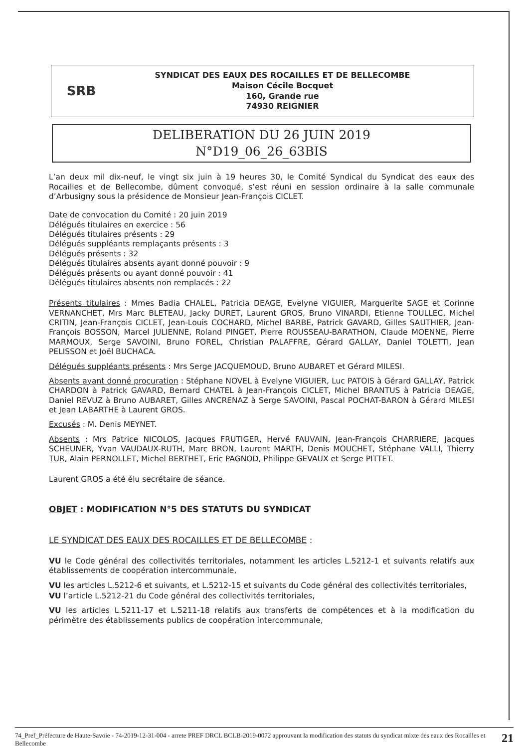SRB
SYNDICAT DES EAUX DES ROCAILLES ET DE BELLECOMBE
Maison Cécile Bocquet
160, Grande rue
74930 REIGNIER
DELIBERATION DU 26 JUIN 2019
N°D19_06_26_63BIS
L’an deux mil dix-neuf, le vingt six juin à 19 heures 30, le Comité Syndical du Syndicat des eaux des Rocailles et de Bellecombe, dûment convoqué, s’est réuni en session ordinaire à la salle communale d’Arbusigny sous la présidence de Monsieur Jean-François CICLET.
Date de convocation du Comité : 20 juin 2019
Délégués titulaires en exercice : 56
Délégués titulaires présents : 29
Délégués suppléants remplaçants présents : 3
Délégués présents : 32
Délégués titulaires absents ayant donné pouvoir : 9
Délégués présents ou ayant donné pouvoir : 41
Délégués titulaires absents non remplacés : 22
Présents titulaires : Mmes Badia CHALEL, Patricia DEAGE, Evelyne VIGUIER, Marguerite SAGE et Corinne VERNANCHET, Mrs Marc BLETEAU, Jacky DURET, Laurent GROS, Bruno VINARDI, Etienne TOULLEC, Michel CRITIN, Jean-François CICLET, Jean-Louis COCHARD, Michel BARBE, Patrick GAVARD, Gilles SAUTHIER, Jean-François BOSSON, Marcel JULIENNE, Roland PINGET, Pierre ROUSSEAU-BARATHON, Claude MOENNE, Pierre MARMOUX, Serge SAVOINI, Bruno FOREL, Christian PALAFFRE, Gérard GALLAY, Daniel TOLETTI, Jean PELISSON et Joël BUCHACA.
Délégués suppléants présents : Mrs Serge JACQUEMOUD, Bruno AUBARET et Gérard MILESI.
Absents ayant donné procuration : Stéphane NOVEL à Evelyne VIGUIER, Luc PATOIS à Gérard GALLAY, Patrick CHARDON à Patrick GAVARD, Bernard CHATEL à Jean-François CICLET, Michel BRANTUS à Patricia DEAGE, Daniel REVUZ à Bruno AUBARET, Gilles ANCRENAZ à Serge SAVOINI, Pascal POCHAT-BARON à Gérard MILESI et Jean LABARTHE à Laurent GROS.
Excusés : M. Denis MEYNET.
Absents : Mrs Patrice NICOLOS, Jacques FRUTIGER, Hervé FAUVAIN, Jean-François CHARRIERE, Jacques SCHEUNER, Yvan VAUDAUX-RUTH, Marc BRON, Laurent MARTH, Denis MOUCHET, Stéphane VALLI, Thierry TUR, Alain PERNOLLET, Michel BERTHET, Eric PAGNOD, Philippe GEVAUX et Serge PITTET.
Laurent GROS a été élu secrétaire de séance.
OBJET : MODIFICATION N°5 DES STATUTS DU SYNDICAT
LE SYNDICAT DES EAUX DES ROCAILLES ET DE BELLECOMBE :
VU le Code général des collectivités territoriales, notamment les articles L.5212-1 et suivants relatifs aux établissements de coopération intercommunale,
VU les articles L.5212-6 et suivants, et L.5212-15 et suivants du Code général des collectivités territoriales,
VU l’article L.5212-21 du Code général des collectivités territoriales,
VU les articles L.5211-17 et L.5211-18 relatifs aux transferts de compétences et à la modification du périmètre des établissements publics de coopération intercommunale,
74_Pref_Préfecture de Haute-Savoie - 74-2019-12-31-004 - arrete PREF DRCL BCLB-2019-0072 approuvant la modification des statuts du syndicat mixte des eaux des Rocailles et Bellecombe
21